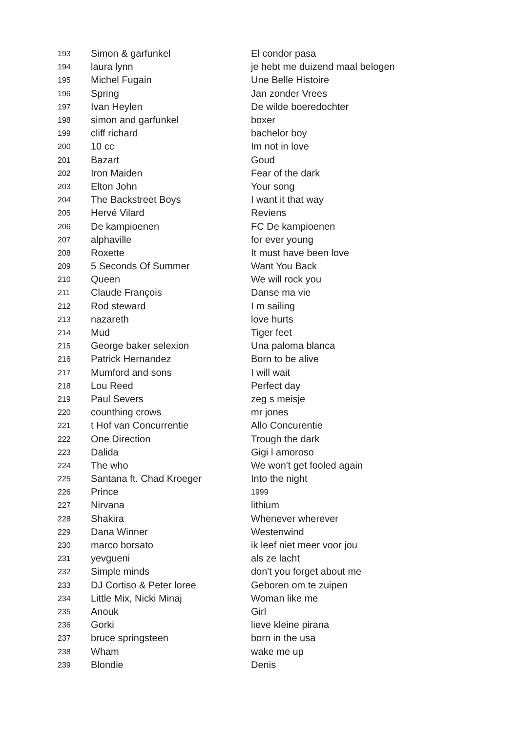| 193 | Simon & garfunkel | El condor pasa |
| 194 | laura lynn | je hebt me duizend maal belogen |
| 195 | Michel Fugain | Une Belle Histoire |
| 196 | Spring | Jan zonder Vrees |
| 197 | Ivan Heylen | De wilde boeredochter |
| 198 | simon and garfunkel | boxer |
| 199 | cliff richard | bachelor boy |
| 200 | 10 cc | Im not in love |
| 201 | Bazart | Goud |
| 202 | Iron Maiden | Fear of the dark |
| 203 | Elton John | Your song |
| 204 | The Backstreet Boys | I want it that way |
| 205 | Hervé Vilard | Reviens |
| 206 | De kampioenen | FC De kampioenen |
| 207 | alphaville | for ever young |
| 208 | Roxette | It must have been love |
| 209 | 5 Seconds Of Summer | Want You Back |
| 210 | Queen | We will rock you |
| 211 | Claude François | Danse ma vie |
| 212 | Rod steward | I m sailing |
| 213 | nazareth | love hurts |
| 214 | Mud | Tiger feet |
| 215 | George baker selexion | Una paloma blanca |
| 216 | Patrick Hernandez | Born to be alive |
| 217 | Mumford and sons | I will wait |
| 218 | Lou Reed | Perfect day |
| 219 | Paul Severs | zeg s meisje |
| 220 | counthing crows | mr jones |
| 221 | t Hof van Concurrentie | Allo Concurentie |
| 222 | One Direction | Trough the dark |
| 223 | Dalida | Gigi l amoroso |
| 224 | The who | We won't get fooled again |
| 225 | Santana ft. Chad Kroeger | Into the night |
| 226 | Prince | 1999 |
| 227 | Nirvana | lithium |
| 228 | Shakira | Whenever wherever |
| 229 | Dana Winner | Westenwind |
| 230 | marco borsato | ik leef niet meer voor jou |
| 231 | yevgueni | als ze lacht |
| 232 | Simple minds | don't you forget about me |
| 233 | DJ Cortiso & Peter loree | Geboren om te zuipen |
| 234 | Little Mix, Nicki Minaj | Woman like me |
| 235 | Anouk | Girl |
| 236 | Gorki | lieve kleine pirana |
| 237 | bruce springsteen | born in the usa |
| 238 | Wham | wake me up |
| 239 | Blondie | Denis |